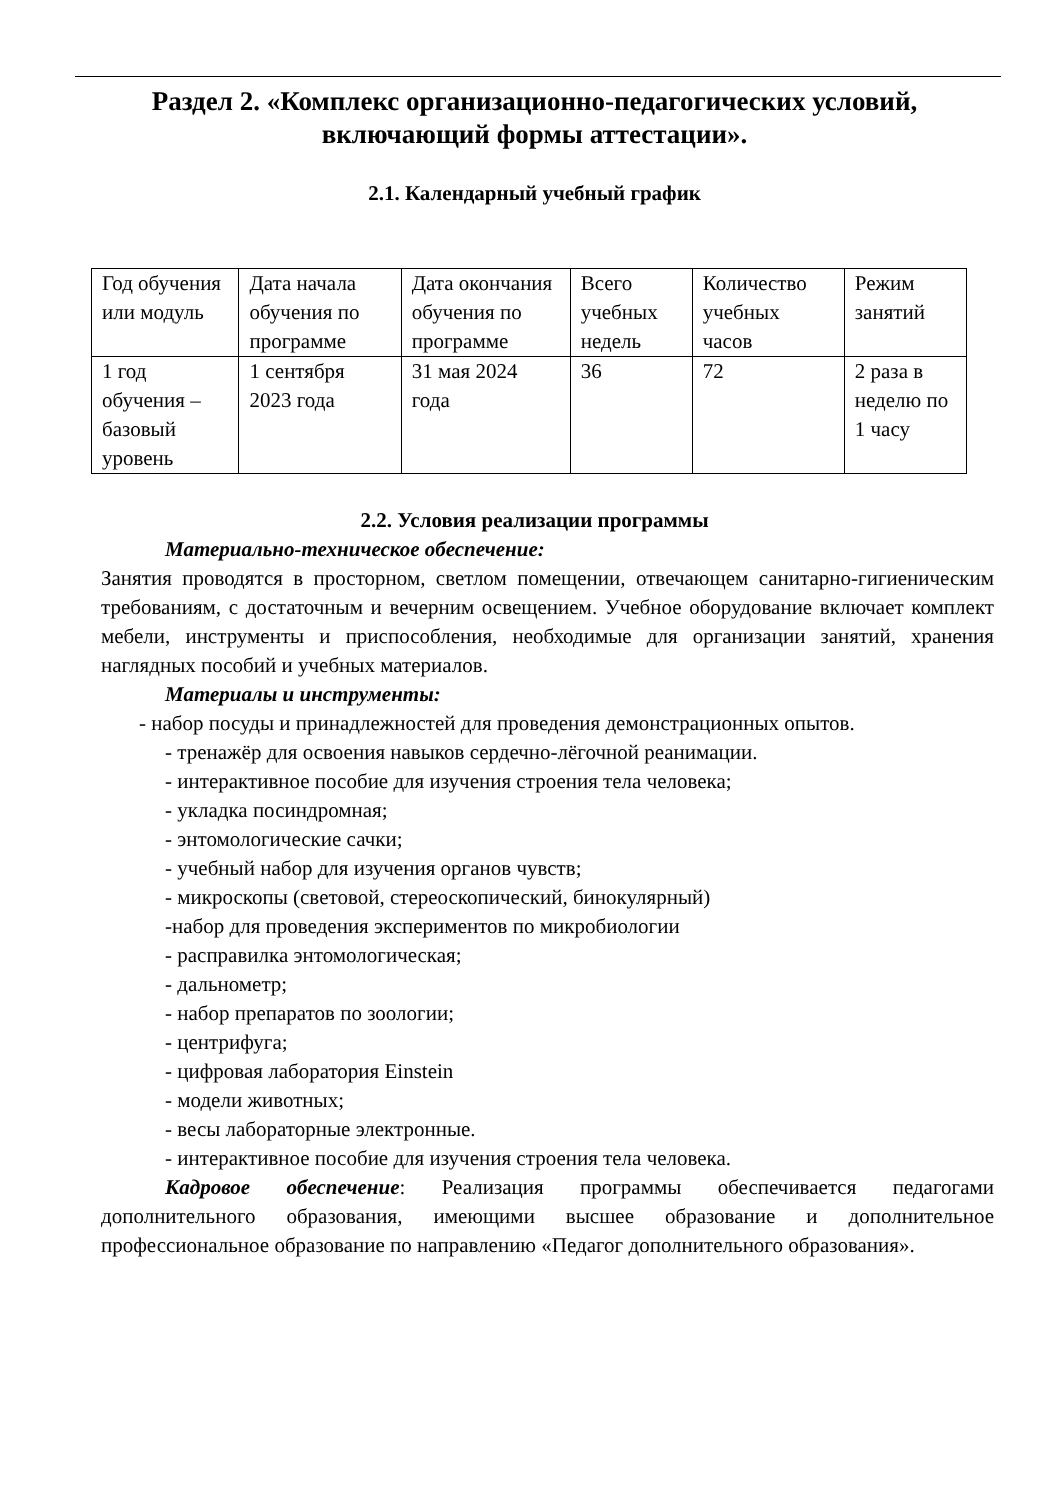Раздел 2. «Комплекс организационно-педагогических условий, включающий формы аттестации».
2.1. Календарный учебный график
| Год обучения или модуль | Дата начала обучения по программе | Дата окончания обучения по программе | Всего учебных недель | Количество учебных часов | Режим занятий |
| 1 год обучения – базовый уровень | 1 сентября 2023 года | 31 мая 2024 года | 36 | 72 | 2 раза в неделю по 1 часу |
2.2. Условия реализации программы
Материально-техническое обеспечение:
Занятия проводятся в просторном, светлом помещении, отвечающем санитарно-гигиеническим требованиям, с достаточным и вечерним освещением. Учебное оборудование включает комплект мебели, инструменты и приспособления, необходимые для организации занятий, хранения наглядных пособий и учебных материалов.
Материалы и инструменты:
- набор посуды и принадлежностей для проведения демонстрационных опытов.
- тренажёр для освоения навыков сердечно-лёгочной реанимации.
- интерактивное пособие для изучения строения тела человека;
- укладка посиндромная;
- энтомологические сачки;
- учебный набор для изучения органов чувств;
- микроскопы (световой, стереоскопический, бинокулярный)
-набор для проведения экспериментов по микробиологии
- расправилка энтомологическая;
- дальнометр;
- набор препаратов по зоологии;
- центрифуга;
- цифровая лаборатория Einstein
- модели животных;
- весы лабораторные электронные.
- интерактивное пособие для изучения строения тела человека.
Кадровое обеспечение: Реализация программы обеспечивается педагогами дополнительного образования, имеющими высшее образование и дополнительное профессиональное образование по направлению «Педагог дополнительного образования».